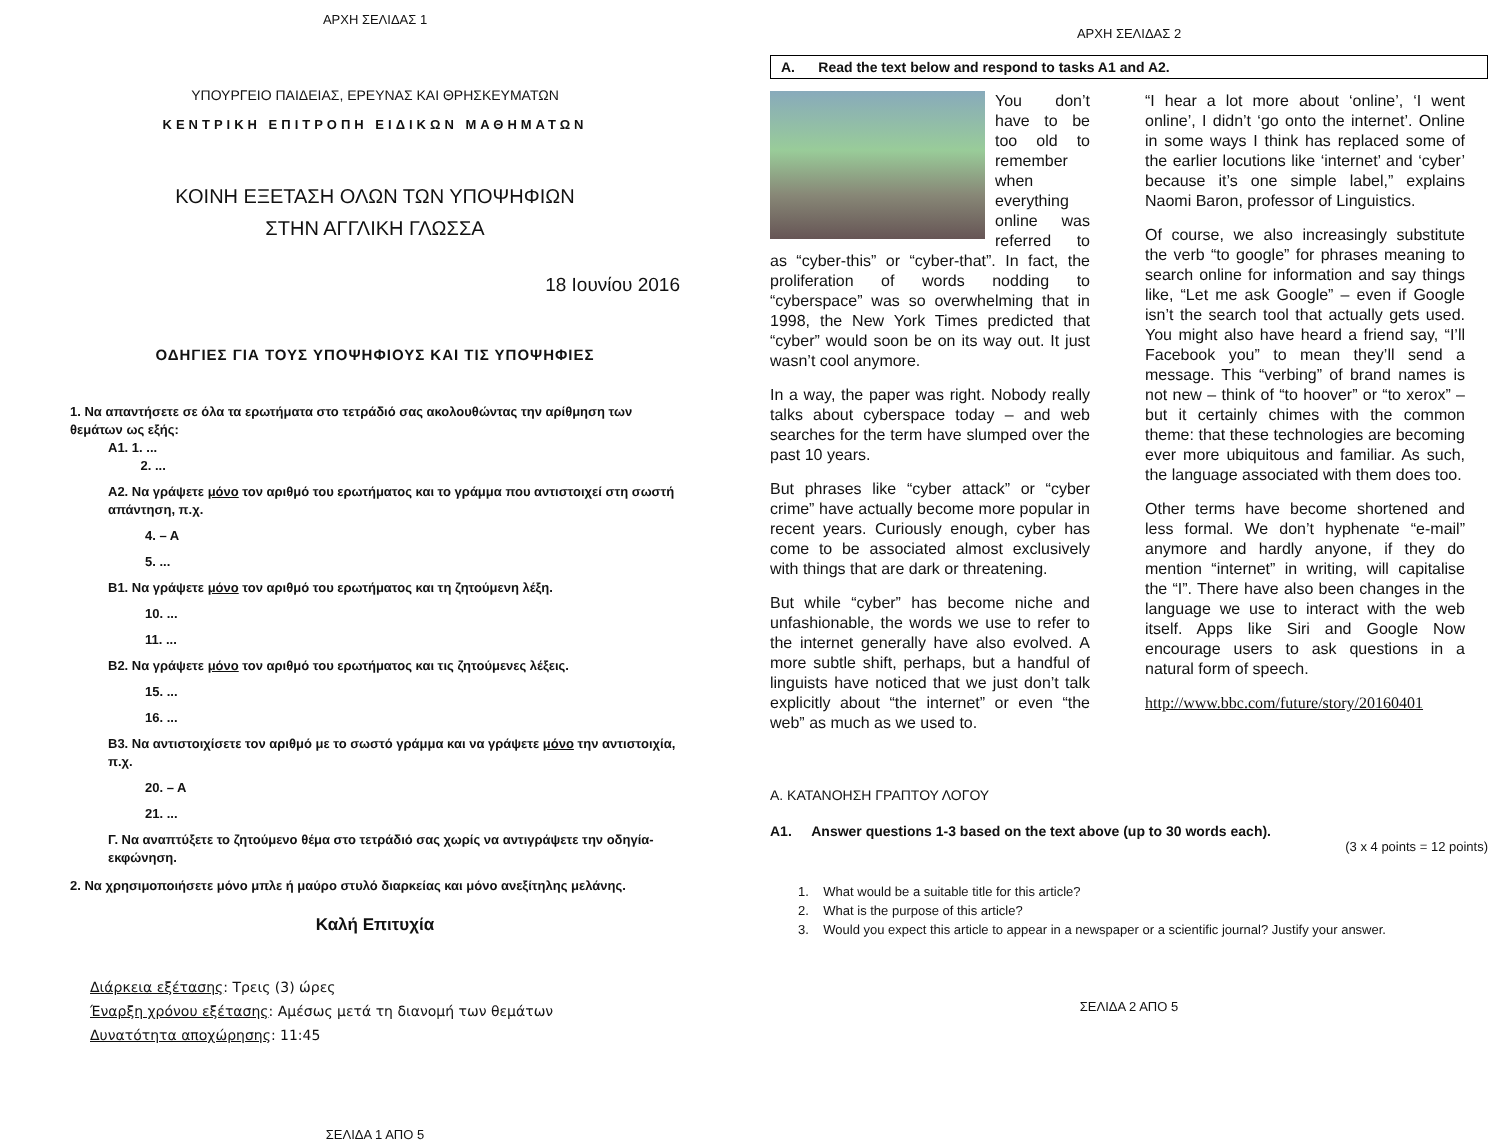ΑΡΧΗ ΣΕΛΙΔΑΣ 1
ΥΠΟΥΡΓΕΙΟ ΠΑΙΔΕΙΑΣ, ΕΡΕΥΝΑΣ ΚΑΙ ΘΡΗΣΚΕΥΜΑΤΩΝ
ΚΕΝΤΡΙΚΗ ΕΠΙΤΡΟΠΗ ΕΙΔΙΚΩΝ ΜΑΘΗΜΑΤΩΝ
ΚΟΙΝΗ ΕΞΕΤΑΣΗ ΟΛΩΝ ΤΩΝ ΥΠΟΨΗΦΙΩΝ
ΣΤΗΝ ΑΓΓΛΙΚΗ ΓΛΩΣΣΑ
18 Ιουνίου 2016
ΟΔΗΓΙΕΣ ΓΙΑ ΤΟΥΣ ΥΠΟΨΗΦΙΟΥΣ ΚΑΙ ΤΙΣ ΥΠΟΨΗΦΙΕΣ
1. Να απαντήσετε σε όλα τα ερωτήματα στο τετράδιό σας ακολουθώντας την αρίθμηση των θεμάτων ως εξής:
A1. 1. ...
2. ...
A2. Να γράψετε μόνο τον αριθμό του ερωτήματος και το γράμμα που αντιστοιχεί στη σωστή απάντηση, π.χ.
4. – A
5. ...
B1. Να γράψετε μόνο τον αριθμό του ερωτήματος και τη ζητούμενη λέξη.
10. ...
11. ...
B2. Να γράψετε μόνο τον αριθμό του ερωτήματος και τις ζητούμενες λέξεις.
15. ...
16. ...
B3. Να αντιστοιχίσετε τον αριθμό με το σωστό γράμμα και να γράψετε μόνο την αντιστοιχία, π.χ.
20. – A
21. ...
Γ. Να αναπτύξετε το ζητούμενο θέμα στο τετράδιό σας χωρίς να αντιγράψετε την οδηγία-εκφώνηση.
2. Να χρησιμοποιήσετε μόνο μπλε ή μαύρο στυλό διαρκείας και μόνο ανεξίτηλης μελάνης.
Καλή Επιτυχία
Διάρκεια εξέτασης: Τρεις (3) ώρες
Έναρξη χρόνου εξέτασης: Αμέσως μετά τη διανομή των θεμάτων
Δυνατότητα αποχώρησης: 11:45
ΣΕΛΙΔΑ 1 ΑΠΟ 5
ΑΡΧΗ ΣΕΛΙΔΑΣ 2
A. Read the text below and respond to tasks A1 and A2.
You don’t have to be too old to remember when everything online was referred to as “cyber-this” or “cyber-that”. In fact, the proliferation of words nodding to “cyberspace” was so overwhelming that in 1998, the New York Times predicted that “cyber” would soon be on its way out. It just wasn’t cool anymore.
In a way, the paper was right. Nobody really talks about cyberspace today – and web searches for the term have slumped over the past 10 years.
But phrases like “cyber attack” or “cyber crime” have actually become more popular in recent years. Curiously enough, cyber has come to be associated almost exclusively with things that are dark or threatening.
But while “cyber” has become niche and unfashionable, the words we use to refer to the internet generally have also evolved. A more subtle shift, perhaps, but a handful of linguists have noticed that we just don’t talk explicitly about “the internet” or even “the web” as much as we used to.
“I hear a lot more about ‘online’, ‘I went online’, I didn’t ‘go onto the internet’. Online in some ways I think has replaced some of the earlier locutions like ‘internet’ and ‘cyber’ because it’s one simple label,” explains Naomi Baron, professor of Linguistics.
Of course, we also increasingly substitute the verb “to google” for phrases meaning to search online for information and say things like, “Let me ask Google” – even if Google isn’t the search tool that actually gets used. You might also have heard a friend say, “I’ll Facebook you” to mean they’ll send a message. This “verbing” of brand names is not new – think of “to hoover” or “to xerox” – but it certainly chimes with the common theme: that these technologies are becoming ever more ubiquitous and familiar. As such, the language associated with them does too.
Other terms have become shortened and less formal. We don’t hyphenate “e-mail” anymore and hardly anyone, if they do mention “internet” in writing, will capitalise the “I”. There have also been changes in the language we use to interact with the web itself. Apps like Siri and Google Now encourage users to ask questions in a natural form of speech.
http://www.bbc.com/future/story/20160401
A. ΚΑΤΑΝΟΗΣΗ ΓΡΑΠΤΟΥ ΛΟΓΟΥ
A1. Answer questions 1-3 based on the text above (up to 30 words each).
(3 x 4 points = 12 points)
1. What would be a suitable title for this article?
2. What is the purpose of this article?
3. Would you expect this article to appear in a newspaper or a scientific journal? Justify your answer.
ΣΕΛΙΔΑ 2 ΑΠΟ 5